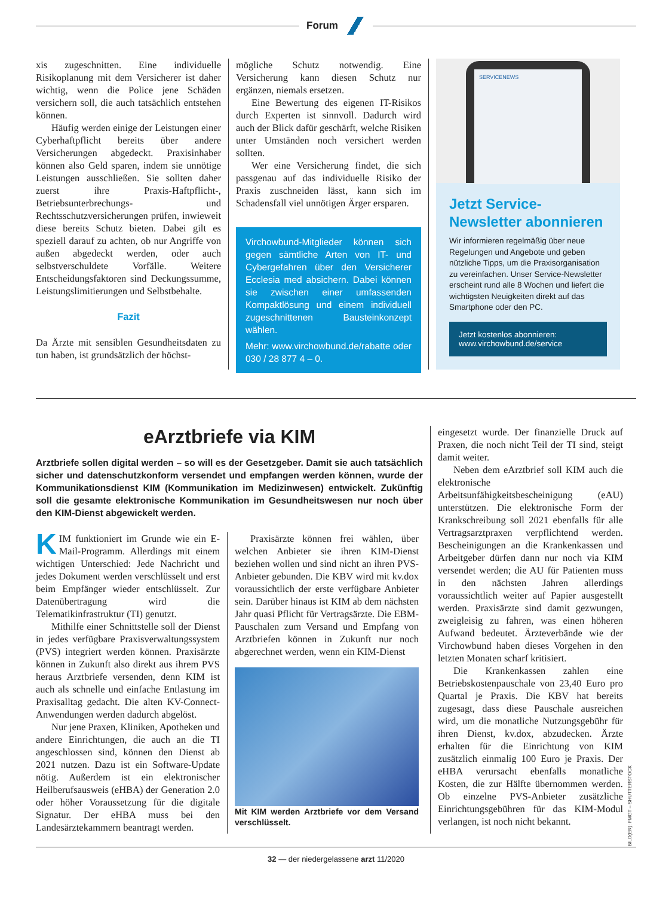Forum
xis zugeschnitten. Eine individuelle Risikoplanung mit dem Versicherer ist daher wichtig, wenn die Police jene Schäden versichern soll, die auch tatsächlich entstehen können.
Häufig werden einige der Leistungen einer Cyberhaftpflicht bereits über andere Versicherungen abgedeckt. Praxisinhaber können also Geld sparen, indem sie unnötige Leistungen ausschließen. Sie sollten daher zuerst ihre Praxis-Haftpflicht-, Betriebsunterbrechungs- und Rechtsschutzversicherungen prüfen, inwieweit diese bereits Schutz bieten. Dabei gilt es speziell darauf zu achten, ob nur Angriffe von außen abgedeckt werden, oder auch selbstverschuldete Vorfälle. Weitere Entscheidungsfaktoren sind Deckungssumme, Leistungslimitierungen und Selbstbehalte.
Fazit
Da Ärzte mit sensiblen Gesundheitsdaten zu tun haben, ist grundsätzlich der höchst-
mögliche Schutz notwendig. Eine Versicherung kann diesen Schutz nur ergänzen, niemals ersetzen.
Eine Bewertung des eigenen IT-Risikos durch Experten ist sinnvoll. Dadurch wird auch der Blick dafür geschärft, welche Risiken unter Umständen noch versichert werden sollten.
Wer eine Versicherung findet, die sich passgenau auf das individuelle Risiko der Praxis zuschneiden lässt, kann sich im Schadensfall viel unnötigen Ärger ersparen.
Virchowbund-Mitglieder können sich gegen sämtliche Arten von IT- und Cybergefahren über den Versicherer Ecclesia med absichern. Dabei können sie zwischen einer umfassenden Kompaktlösung und einem individuell zugeschnittenen Bausteinkonzept wählen.
Mehr: www.virchowbund.de/rabatte oder 030 / 28 877 4 – 0.
SERVICENEWS
Jetzt Service-Newsletter abonnieren
Wir informieren regelmäßig über neue Regelungen und Angebote und geben nützliche Tipps, um die Praxisorganisation zu vereinfachen. Unser Service-Newsletter erscheint rund alle 8 Wochen und liefert die wichtigsten Neuigkeiten direkt auf das Smartphone oder den PC.
Jetzt kostenlos abonnieren:
www.virchowbund.de/service
eArztbriefe via KIM
Arztbriefe sollen digital werden – so will es der Gesetzgeber. Damit sie auch tatsächlich sicher und datenschutzkonform versendet und empfangen werden können, wurde der Kommunikationsdienst KIM (Kommunikation im Medizinwesen) entwickelt. Zukünftig soll die gesamte elektronische Kommunikation im Gesundheitswesen nur noch über den KIM-Dienst abgewickelt werden.
KIM funktioniert im Grunde wie ein E-Mail-Programm. Allerdings mit einem wichtigen Unterschied: Jede Nachricht und jedes Dokument werden verschlüsselt und erst beim Empfänger wieder entschlüsselt. Zur Datenübertragung wird die Telematikinfrastruktur (TI) genutzt.
Mithilfe einer Schnittstelle soll der Dienst in jedes verfügbare Praxisverwaltungssystem (PVS) integriert werden können. Praxisärzte können in Zukunft also direkt aus ihrem PVS heraus Arztbriefe versenden, denn KIM ist auch als schnelle und einfache Entlastung im Praxisalltag gedacht. Die alten KV-Connect-Anwendungen werden dadurch abgelöst.
Nur jene Praxen, Kliniken, Apotheken und andere Einrichtungen, die auch an die TI angeschlossen sind, können den Dienst ab 2021 nutzen. Dazu ist ein Software-Update nötig. Außerdem ist ein elektronischer Heilberufsausweis (eHBA) der Generation 2.0 oder höher Voraussetzung für die digitale Signatur. Der eHBA muss bei den Landesärztekammern beantragt werden.
Praxisärzte können frei wählen, über welchen Anbieter sie ihren KIM-Dienst beziehen wollen und sind nicht an ihren PVS-Anbieter gebunden. Die KBV wird mit kv.dox voraussichtlich der erste verfügbare Anbieter sein. Darüber hinaus ist KIM ab dem nächsten Jahr quasi Pflicht für Vertragsärzte. Die EBM-Pauschalen zum Versand und Empfang von Arztbriefen können in Zukunft nur noch abgerechnet werden, wenn ein KIM-Dienst
Mit KIM werden Arztbriefe vor dem Versand verschlüsselt.
eingesetzt wurde. Der finanzielle Druck auf Praxen, die noch nicht Teil der TI sind, steigt damit weiter.
Neben dem eArztbrief soll KIM auch die elektronische Arbeitsunfähigkeitsbescheinigung (eAU) unterstützen. Die elektronische Form der Krankschreibung soll 2021 ebenfalls für alle Vertragsarztpraxen verpflichtend werden. Bescheinigungen an die Krankenkassen und Arbeitgeber dürfen dann nur noch via KIM versendet werden; die AU für Patienten muss in den nächsten Jahren allerdings voraussichtlich weiter auf Papier ausgestellt werden. Praxisärzte sind damit gezwungen, zweigleisig zu fahren, was einen höheren Aufwand bedeutet. Ärzteverbände wie der Virchowbund haben dieses Vorgehen in den letzten Monaten scharf kritisiert.
Die Krankenkassen zahlen eine Betriebskostenpauschale von 23,40 Euro pro Quartal je Praxis. Die KBV hat bereits zugesagt, dass diese Pauschale ausreichen wird, um die monatliche Nutzungsgebühr für ihren Dienst, kv.dox, abzudecken. Ärzte erhalten für die Einrichtung von KIM zusätzlich einmalig 100 Euro je Praxis. Der eHBA verursacht ebenfalls monatliche Kosten, die zur Hälfte übernommen werden. Ob einzelne PVS-Anbieter zusätzliche Einrichtungsgebühren für das KIM-Modul verlangen, ist noch nicht bekannt.
BILD(ER): FMGT – SHUTTERSTOCK
32 — der niedergelassene arzt 11/2020